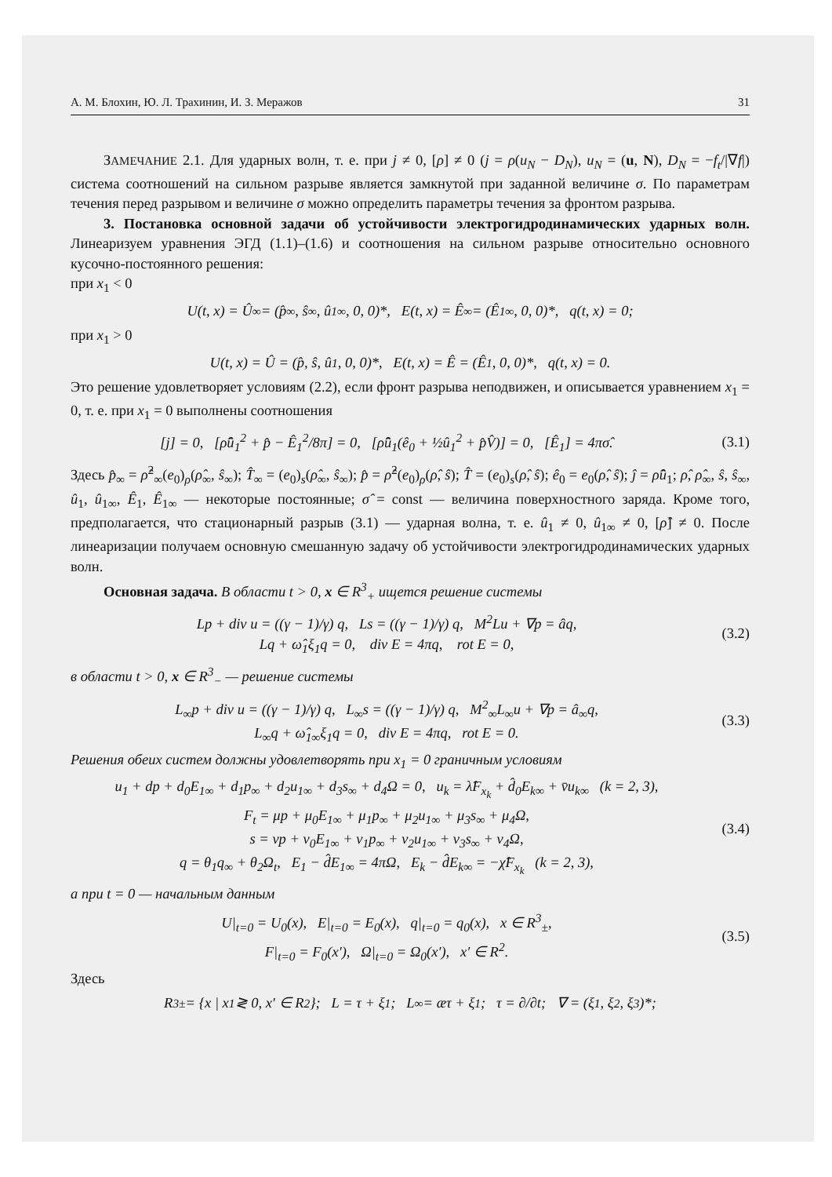А. М. Блохин, Ю. Л. Трахинин, И. З. Мерaжов 31
ЗАМЕЧАНИЕ 2.1. Для ударных волн, т. е. при j ≠ 0, [ρ] ≠ 0 (j = ρ(u<sub>N</sub> − D<sub>N</sub>), u<sub>N</sub> = (u, N), D<sub>N</sub> = −f<sub>t</sub>/|∇f|) система соотношений на сильном разрыве является замкнутой при заданной величине σ. По параметрам течения перед разрывом и величине σ можно определить параметры течения за фронтом разрыва.
3. Постановка основной задачи об устойчивости электрогидродинамических ударных волн. Линеаризуем уравнения ЭГД (1.1)–(1.6) и соотношения на сильном разрыве относительно основного кусочно-постоянного решения:
при x<sub>1</sub> < 0
U(t, x) = Û<sub>∞</sub> = (p̂<sub>∞</sub>, ŝ<sub>∞</sub>, û<sub>1∞</sub>, 0, 0)*, E(t, x) = Ê<sub>∞</sub> = (Ê<sub>1∞</sub>, 0, 0)*, q(t, x) = 0;
при x<sub>1</sub> > 0
U(t, x) = Û = (p̂, ŝ, û<sub>1</sub>, 0, 0)*, E(t, x) = Ê = (Ê<sub>1</sub>, 0, 0)*, q(t, x) = 0.
Это решение удовлетворяет условиям (2.2), если фронт разрыва неподвижен, и описывается уравнением x<sub>1</sub> = 0, т. е. при x<sub>1</sub> = 0 выполнены соотношения
[j] = 0, [ρ̂û<sub>1</sub><sup>2</sup> + p̂ − Ê<sub>1</sub><sup>2</sup>/8π] = 0, [ρ̂û<sub>1</sub>(ê<sub>0</sub> + ½û<sub>1</sub><sup>2</sup> + p̂V̂)] = 0, [Ê<sub>1</sub>] = 4πσ̂. (3.1)
Здесь p̂<sub>∞</sub> = ρ̂<sup>2</sup><sub>∞</sub>(e<sub>0</sub>)<sub>ρ</sub>(ρ̂<sub>∞</sub>, ŝ<sub>∞</sub>); T̂<sub>∞</sub> = (e<sub>0</sub>)<sub>s</sub>(ρ̂<sub>∞</sub>, ŝ<sub>∞</sub>); p̂ = ρ̂<sup>2</sup>(e<sub>0</sub>)<sub>ρ</sub>(ρ̂, ŝ); T̂ = (e<sub>0</sub>)<sub>s</sub>(ρ̂, ŝ); ê<sub>0</sub> = e<sub>0</sub>(ρ̂, ŝ); ĵ = ρ̂û<sub>1</sub>; ρ̂, ρ̂<sub>∞</sub>, ŝ, ŝ<sub>∞</sub>, û<sub>1</sub>, û<sub>1∞</sub>, Ê<sub>1</sub>, Ê<sub>1∞</sub> — некоторые постоянные; σ̂ = const — величина поверхностного заряда. Кроме того, предполагается, что стационарный разрыв (3.1) — ударная волна, т. е. û<sub>1</sub> ≠ 0, û<sub>1∞</sub> ≠ 0, [ρ̂] ≠ 0. После линеаризации получаем основную смешанную задачу об устойчивости электрогидродинамических ударных волн.
Основная задача. В области t > 0, x ∈ R<sup>3</sup><sub>+</sub> ищется решение системы
Lp + div u = ((γ − 1)/γ) q, Ls = ((γ − 1)/γ) q, M<sup>2</sup>Lu + ∇p = âq,
Lq + ω̂<sub>1</sub>ξ<sub>1</sub>q = 0, div E = 4πq, rot E = 0, (3.2)
в области t > 0, x ∈ R<sup>3</sup><sub>−</sub> — решение системы
L<sub>∞</sub>p + div u = ((γ − 1)/γ) q, L<sub>∞</sub>s = ((γ − 1)/γ) q, M<sup>2</sup><sub>∞</sub>L<sub>∞</sub>u + ∇p = â<sub>∞</sub>q,
L<sub>∞</sub>q + ω̂<sub>1∞</sub>ξ<sub>1</sub>q = 0, div E = 4πq, rot E = 0. (3.3)
Решения обеих систем должны удовлетворять при x<sub>1</sub> = 0 граничным условиям
u<sub>1</sub> + dp + d<sub>0</sub>E<sub>1∞</sub> + d<sub>1</sub>p<sub>∞</sub> + d<sub>2</sub>u<sub>1∞</sub> + d<sub>3</sub>s<sub>∞</sub> + d<sub>4</sub>Ω = 0, u<sub>k</sub> = λ̂F<sub>x<sub>k</sub></sub> + d̂<sub>0</sub>E<sub>k∞</sub> + v̄u<sub>k∞</sub> (k = 2, 3),
F<sub>t</sub> = μp + μ<sub>0</sub>E<sub>1∞</sub> + μ<sub>1</sub>p<sub>∞</sub> + μ<sub>2</sub>u<sub>1∞</sub> + μ<sub>3</sub>s<sub>∞</sub> + μ<sub>4</sub>Ω,
s = νp + ν<sub>0</sub>E<sub>1∞</sub> + ν<sub>1</sub>p<sub>∞</sub> + ν<sub>2</sub>u<sub>1∞</sub> + ν<sub>3</sub>s<sub>∞</sub> + ν<sub>4</sub>Ω,
q = θ<sub>1</sub>q<sub>∞</sub> + θ<sub>2</sub>Ω<sub>t</sub>, E<sub>1</sub> − d̂E<sub>1∞</sub> = 4πΩ, E<sub>k</sub> − d̂E<sub>k∞</sub> = −χ̂F<sub>x<sub>k</sub></sub> (k = 2, 3), (3.4)
а при t = 0 — начальным данным
U|<sub>t=0</sub> = U<sub>0</sub>(x), E|<sub>t=0</sub> = E<sub>0</sub>(x), q|<sub>t=0</sub> = q<sub>0</sub>(x), x ∈ R<sup>3</sup><sub>±</sub>,
F|<sub>t=0</sub> = F<sub>0</sub>(x′), Ω|<sub>t=0</sub> = Ω<sub>0</sub>(x′), x′ ∈ R<sup>2</sup>. (3.5)
Здесь
R<sup>3</sup><sub>±</sub> = {x | x<sup>1</sup> ≷ 0, x′ ∈ R<sup>2</sup>}; L = τ + ξ<sub>1</sub>; L<sub>∞</sub> = æτ + ξ<sub>1</sub>; τ = ∂/∂t; ∇ = (ξ<sub>1</sub>, ξ<sub>2</sub>, ξ<sub>3</sub>)*;